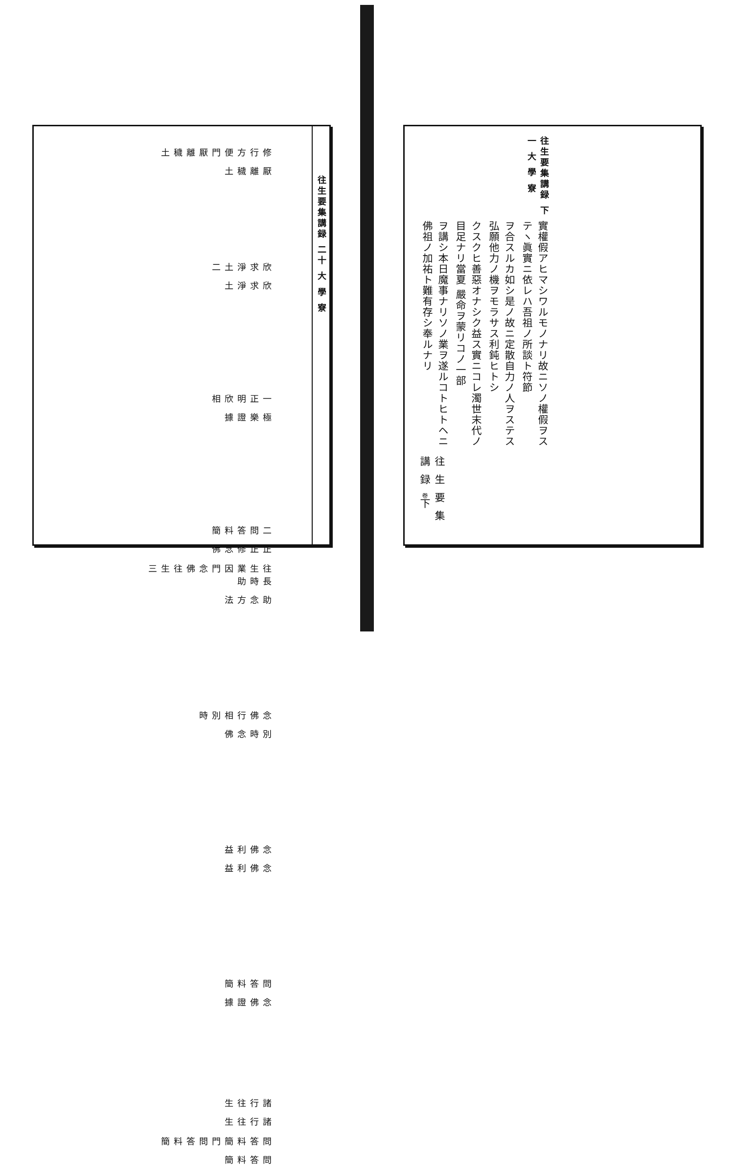往生要集講録 下 一 大 學 寮
實權假アヒマシワルモノナリ故ニソノ權假ヲステヽ眞實ニ依レハ吾祖ノ所談ト符節
ヲ合スルカ如シ是ノ故ニ定散自力ノ人ヲステス弘願他力ノ機ヲモラサス利鈍ヒトシ
クスクヒ善惡オナシク益ス實ニコレ濁世末代ノ目足ナリ當夏 嚴命ヲ蒙リコノ一部
ヲ講シ本日魔事ナリソノ業ヲ遂ルコトヒトヘニ佛祖ノ加祐ト難有存シ奉ルナリ
往生要集講録卷下
往生要集講録 二十 大 學 寮
修行方便門 厭離穢土 厭離穢土
欣求淨土二 欣求淨土
一正明欣相 極樂證據
二問答料簡 正 正修念佛
往生業因門 念佛往生三 長時 助 助念方法
念佛行相 別時 別時念佛
念佛利益 念佛利益
問答料簡 念佛證據
諸行往生 諸行往生
問答料簡門 問答料簡 問答料簡